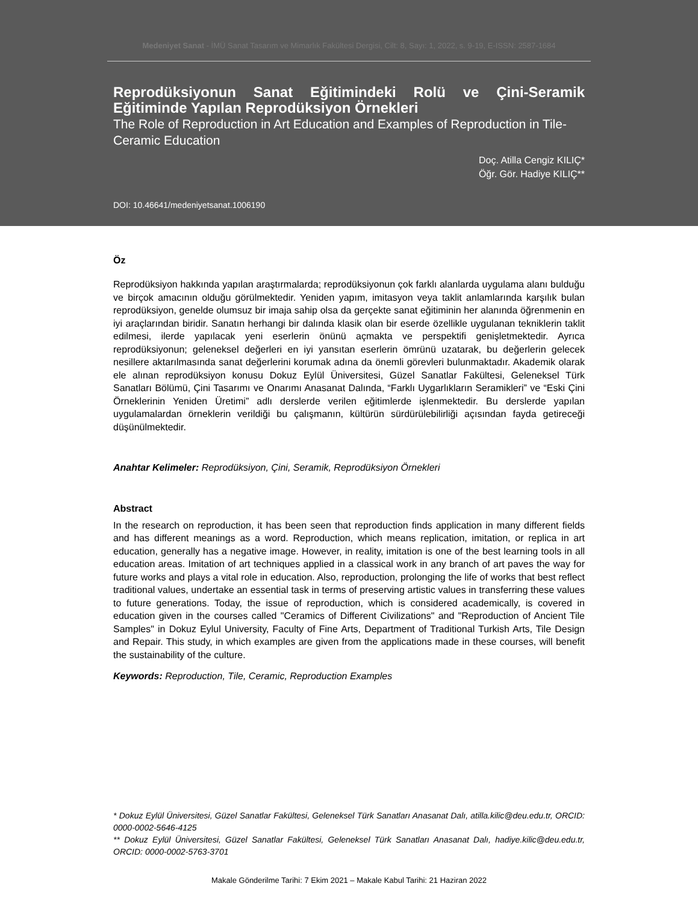Medeniyet Sanat - İMÜ Sanat Tasarım ve Mimarlık Fakültesi Dergisi, Cilt: 8, Sayı: 1, 2022, s. 9-19, E-ISSN: 2587-1684
Reprodüksiyonun Sanat Eğitimindeki Rolü ve Çini-Seramik Eğitiminde Yapılan Reprodüksiyon Örnekleri
The Role of Reproduction in Art Education and Examples of Reproduction in Tile-Ceramic Education
Doç. Atilla Cengiz KILIÇ*
Öğr. Gör. Hadiye KILIÇ**
DOI: 10.46641/medeniyetsanat.1006190
Öz
Reprodüksiyon hakkında yapılan araştırmalarda; reprodüksiyonun çok farklı alanlarda uygulama alanı bulduğu ve birçok amacının olduğu görülmektedir. Yeniden yapım, imitasyon veya taklit anlamlarında karşılık bulan reprodüksiyon, genelde olumsuz bir imaja sahip olsa da gerçekte sanat eğitiminin her alanında öğrenmenin en iyi araçlarından biridir. Sanatın herhangi bir dalında klasik olan bir eserde özellikle uygulanan tekniklerin taklit edilmesi, ilerde yapılacak yeni eserlerin önünü açmakta ve perspektifi genişletmektedir. Ayrıca reprodüksiyonun; geleneksel değerleri en iyi yansıtan eserlerin ömrünü uzatarak, bu değerlerin gelecek nesillere aktarılmasında sanat değerlerini korumak adına da önemli görevleri bulunmaktadır. Akademik olarak ele alınan reprodüksiyon konusu Dokuz Eylül Üniversitesi, Güzel Sanatlar Fakültesi, Geleneksel Türk Sanatları Bölümü, Çini Tasarımı ve Onarımı Anasanat Dalında, “Farklı Uygarlıkların Seramikleri” ve “Eski Çini Örneklerinin Yeniden Üretimi” adlı derslerde verilen eğitimlerde işlenmektedir. Bu derslerde yapılan uygulamalardan örneklerin verildiği bu çalışmanın, kültürün sürdürülebilirliği açısından fayda getireceği düşünülmektedir.
Anahtar Kelimeler: Reprodüksiyon, Çini, Seramik, Reprodüksiyon Örnekleri
Abstract
In the research on reproduction, it has been seen that reproduction finds application in many different fields and has different meanings as a word. Reproduction, which means replication, imitation, or replica in art education, generally has a negative image. However, in reality, imitation is one of the best learning tools in all education areas. Imitation of art techniques applied in a classical work in any branch of art paves the way for future works and plays a vital role in education. Also, reproduction, prolonging the life of works that best reflect traditional values, undertake an essential task in terms of preserving artistic values in transferring these values to future generations. Today, the issue of reproduction, which is considered academically, is covered in education given in the courses called "Ceramics of Different Civilizations" and "Reproduction of Ancient Tile Samples" in Dokuz Eylul University, Faculty of Fine Arts, Department of Traditional Turkish Arts, Tile Design and Repair. This study, in which examples are given from the applications made in these courses, will benefit the sustainability of the culture.
Keywords: Reproduction, Tile, Ceramic, Reproduction Examples
* Dokuz Eylül Üniversitesi, Güzel Sanatlar Fakültesi, Geleneksel Türk Sanatları Anasanat Dalı, atilla.kilic@deu.edu.tr, ORCID: 0000-0002-5646-4125
** Dokuz Eylül Üniversitesi, Güzel Sanatlar Fakültesi, Geleneksel Türk Sanatları Anasanat Dalı, hadiye.kilic@deu.edu.tr, ORCID: 0000-0002-5763-3701
Makale Gönderilme Tarihi: 7 Ekim 2021 – Makale Kabul Tarihi: 21 Haziran 2022